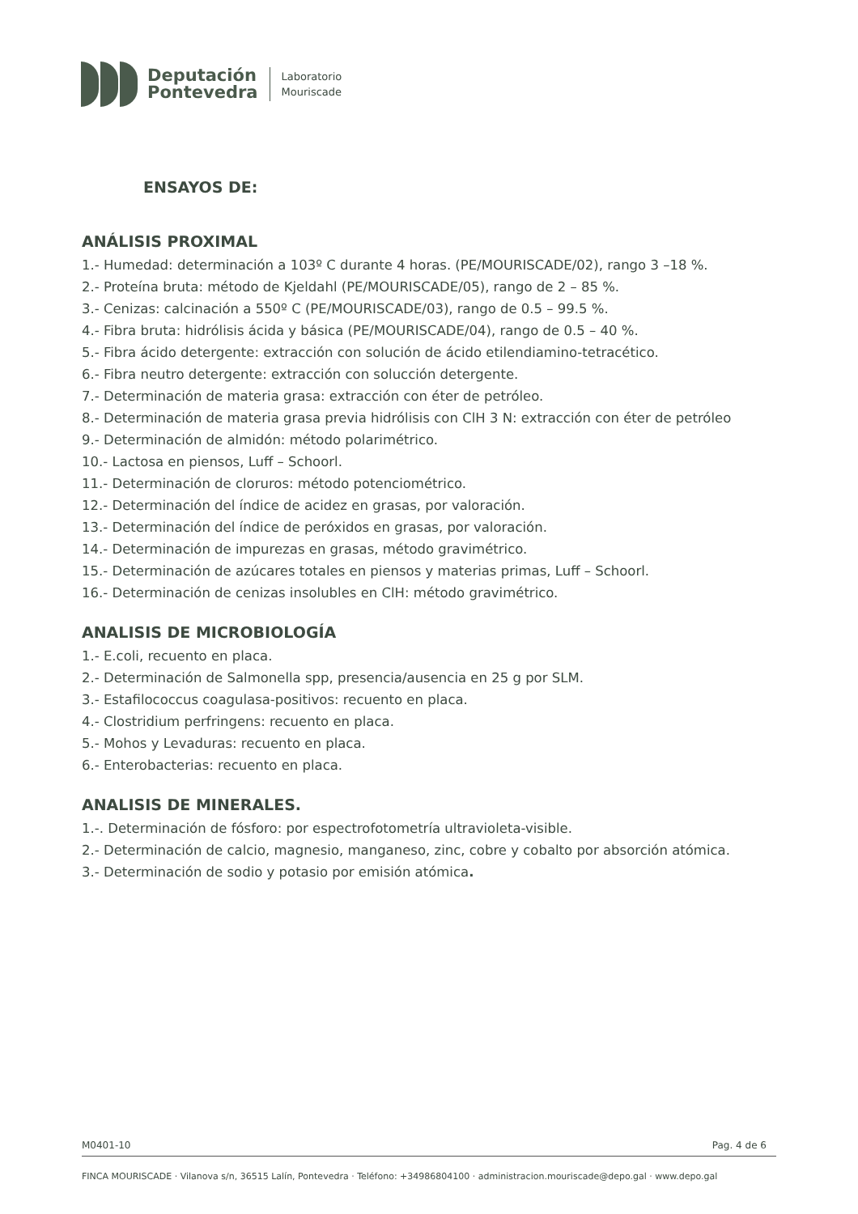Deputación
Pontevedra
Laboratorio
Mouriscade
ENSAYOS DE:
ANÁLISIS PROXIMAL
1.- Humedad: determinación a 103º C durante 4 horas. (PE/MOURISCADE/02), rango 3 –18 %.
2.- Proteína bruta: método de Kjeldahl (PE/MOURISCADE/05), rango de 2 – 85 %.
3.- Cenizas: calcinación a 550º C (PE/MOURISCADE/03), rango de 0.5 – 99.5 %.
4.- Fibra bruta: hidrólisis ácida y básica (PE/MOURISCADE/04), rango de 0.5 – 40 %.
5.- Fibra ácido detergente: extracción con solución de ácido etilendiamino-tetracético.
6.- Fibra neutro detergente: extracción con solucción detergente.
7.- Determinación de materia grasa: extracción con éter de petróleo.
8.- Determinación de materia grasa previa hidrólisis con ClH 3 N: extracción con éter de petróleo
9.- Determinación de almidón: método polarimétrico.
10.- Lactosa en piensos, Luff – Schoorl.
11.- Determinación de cloruros: método potenciométrico.
12.- Determinación del índice de acidez en grasas, por valoración.
13.- Determinación del índice de peróxidos en grasas, por valoración.
14.- Determinación de impurezas en grasas, método gravimétrico.
15.- Determinación de azúcares totales en piensos y materias primas, Luff – Schoorl.
16.- Determinación de cenizas insolubles en ClH: método gravimétrico.
ANALISIS DE MICROBIOLOGÍA
1.- E.coli, recuento en placa.
2.- Determinación de Salmonella spp, presencia/ausencia en 25 g por SLM.
3.- Estafilococcus coagulasa-positivos: recuento en placa.
4.- Clostridium perfringens: recuento en placa.
5.- Mohos y Levaduras: recuento en placa.
6.- Enterobacterias: recuento en placa.
ANALISIS DE MINERALES.
1.-. Determinación de fósforo: por espectrofotometría ultravioleta-visible.
2.- Determinación de calcio, magnesio, manganeso, zinc, cobre y cobalto por absorción atómica.
3.- Determinación de sodio y potasio por emisión atómica.
M0401-10 Pag. 4 de 6
FINCA MOURISCADE · Vilanova s/n, 36515 Lalín, Pontevedra · Teléfono: +34986804100 · administracion.mouriscade@depo.gal · www.depo.gal